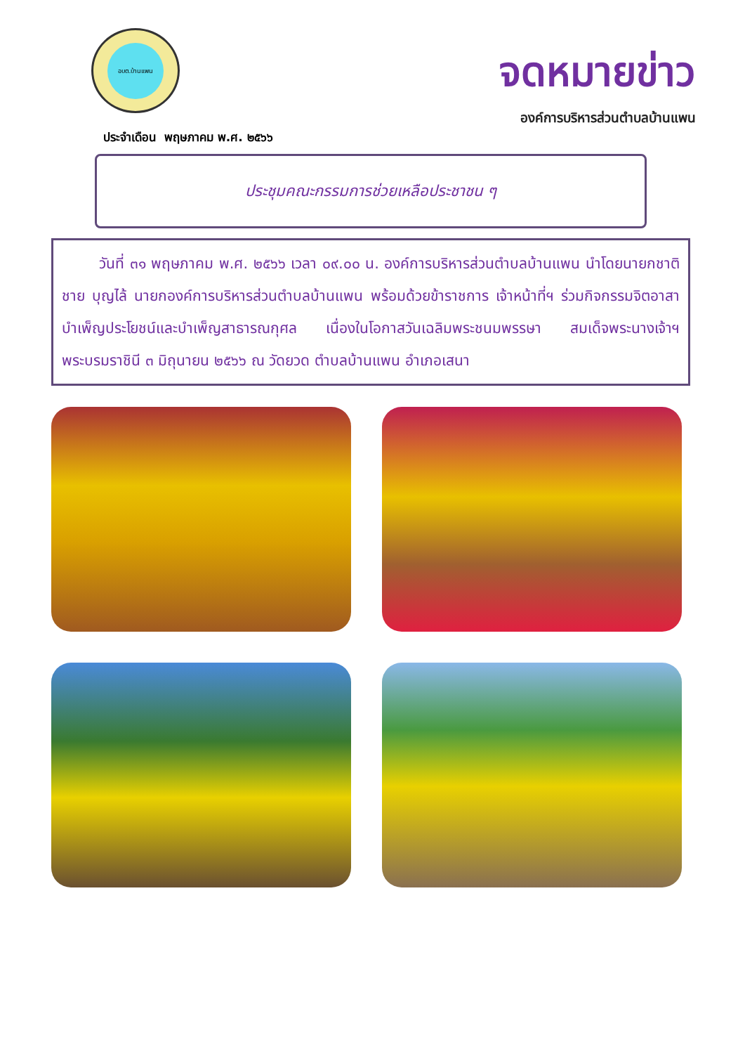อบต.บ้านแพน
จดหมายข่าว
องค์การบริหารส่วนตำบลบ้านแพน
ประจำเดือน พฤษภาคม พ.ศ. ๒๕๖๖
ประชุมคณะกรรมการช่วยเหลือประชาชน ๆ
วันที่ ๓๑ พฤษภาคม พ.ศ. ๒๕๖๖ เวลา ๐๙.๐๐ น. องค์การบริหารส่วนตำบลบ้านแพน นำโดยนายกชาติชาย บุญไล้ นายกองค์การบริหารส่วนตำบลบ้านแพน พร้อมด้วยข้าราชการ เจ้าหน้าที่ฯ ร่วมกิจกรรมจิตอาสาบำเพ็ญประโยชน์และบำเพ็ญสาธารณกุศล เนื่องในโอกาสวันเฉลิมพระชนมพรรษา สมเด็จพระนางเจ้าฯ พระบรมราชินี ๓ มิถุนายน ๒๕๖๖ ณ วัดยวด ตำบลบ้านแพน อำเภอเสนา